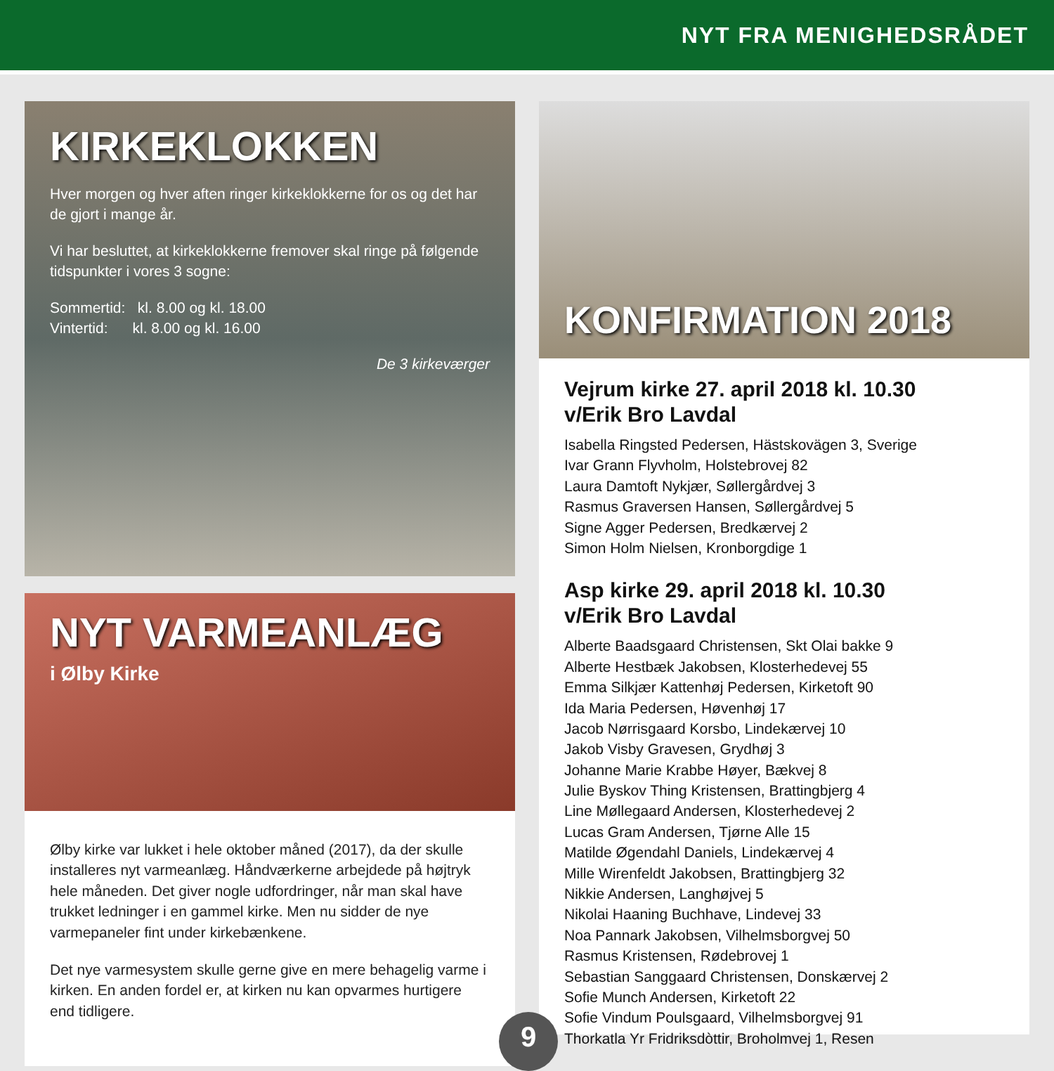NYT FRA MENIGHEDSRÅDET
KIRKEKLOKKEN
Hver morgen og hver aften ringer kirkeklokkerne for os og det har de gjort i mange år.
Vi har besluttet, at kirkeklokkerne fremover skal ringe på følgende tidspunkter i vores 3 sogne:
Sommertid: kl. 8.00 og kl. 18.00
Vintertid: kl. 8.00 og kl. 16.00
De 3 kirkeværger
NYT VARMEANLÆG
i Ølby Kirke
Ølby kirke var lukket i hele oktober måned (2017), da der skulle installeres nyt varmeanlæg. Håndværkerne arbejdede på højtryk hele måneden. Det giver nogle udfordringer, når man skal have trukket ledninger i en gammel kirke. Men nu sidder de nye varmepaneler fint under kirkebænkene.
Det nye varmesystem skulle gerne give en mere behagelig varme i kirken. En anden fordel er, at kirken nu kan opvarmes hurtigere end tidligere.
KONFIRMATION 2018
Vejrum kirke 27. april 2018 kl. 10.30
v/Erik Bro Lavdal
Isabella Ringsted Pedersen, Hästskovägen 3, Sverige
Ivar Grann Flyvholm, Holstebrovej 82
Laura Damtoft Nykjær, Søllergårdvej 3
Rasmus Graversen Hansen, Søllergårdvej 5
Signe Agger Pedersen, Bredkærvej 2
Simon Holm Nielsen, Kronborgdige 1
Asp kirke 29. april 2018 kl. 10.30
v/Erik Bro Lavdal
Alberte Baadsgaard Christensen, Skt Olai bakke 9
Alberte Hestbæk Jakobsen, Klosterhedevej 55
Emma Silkjær Kattenhøj Pedersen, Kirketoft 90
Ida Maria Pedersen, Høvenhøj 17
Jacob Nørrisgaard Korsbo, Lindekærvej 10
Jakob Visby Gravesen, Grydhøj 3
Johanne Marie Krabbe Høyer, Bækvej 8
Julie Byskov Thing Kristensen, Brattingbjerg 4
Line Møllegaard Andersen, Klosterhedevej 2
Lucas Gram Andersen, Tjørne Alle 15
Matilde Øgendahl Daniels, Lindekærvej 4
Mille Wirenfeldt Jakobsen, Brattingbjerg 32
Nikkie Andersen, Langhøjvej 5
Nikolai Haaning Buchhave, Lindevej 33
Noa Pannark Jakobsen, Vilhelmsborgvej 50
Rasmus Kristensen, Rødebrovej 1
Sebastian Sanggaard Christensen, Donskærvej 2
Sofie Munch Andersen, Kirketoft 22
Sofie Vindum Poulsgaard, Vilhelmsborgvej 91
Thorkatla Yr Fridriksdòttir, Broholmvej 1, Resen
9